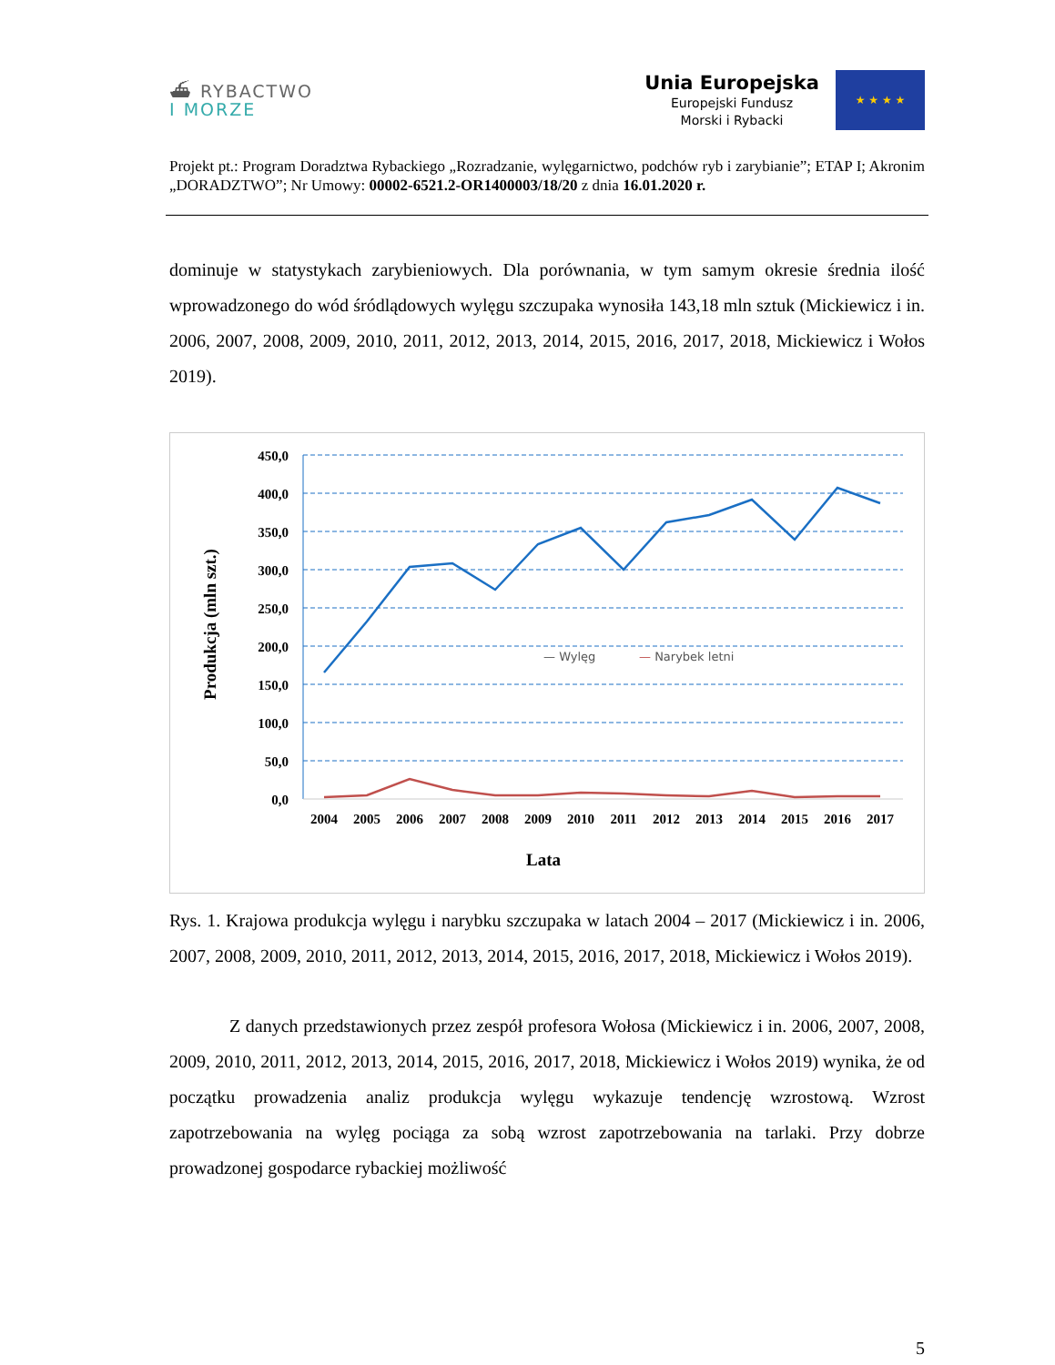⛴ RYBACTWO
I MORZE
Unia Europejska
Europejski Fundusz
Morski i Rybacki
★ ★ ★ ★
Projekt pt.: Program Doradztwa Rybackiego „Rozradzanie, wylęgarnictwo, podchów ryb i zarybianie”; ETAP I; Akronim „DORADZTWO”; Nr Umowy: 00002-6521.2-OR1400003/18/20 z dnia 16.01.2020 r.
dominuje w statystykach zarybieniowych. Dla porównania, w tym samym okresie średnia ilość wprowadzonego do wód śródlądowych wylęgu szczupaka wynosiła 143,18 mln sztuk (Mickiewicz i in. 2006, 2007, 2008, 2009, 2010, 2011, 2012, 2013, 2014, 2015, 2016, 2017, 2018, Mickiewicz i Wołos 2019).
Produkcja (mln szt.)
450,0
400,0
350,0
300,0
250,0
200,0
150,0
100,0
50,0
0,0
— Wylęg
— Narybek letni
2004
2005
2006
2007
2008
2009
2010
2011
2012
2013
2014
2015
2016
2017
Lata
Rys. 1. Krajowa produkcja wylęgu i narybku szczupaka w latach 2004 – 2017 (Mickiewicz i in. 2006, 2007, 2008, 2009, 2010, 2011, 2012, 2013, 2014, 2015, 2016, 2017, 2018, Mickiewicz i Wołos 2019).
Z danych przedstawionych przez zespół profesora Wołosa (Mickiewicz i in. 2006, 2007, 2008, 2009, 2010, 2011, 2012, 2013, 2014, 2015, 2016, 2017, 2018, Mickiewicz i Wołos 2019) wynika, że od początku prowadzenia analiz produkcja wylęgu wykazuje tendencję wzrostową. Wzrost zapotrzebowania na wylęg pociąga za sobą wzrost zapotrzebowania na tarlaki. Przy dobrze prowadzonej gospodarce rybackiej możliwość
5